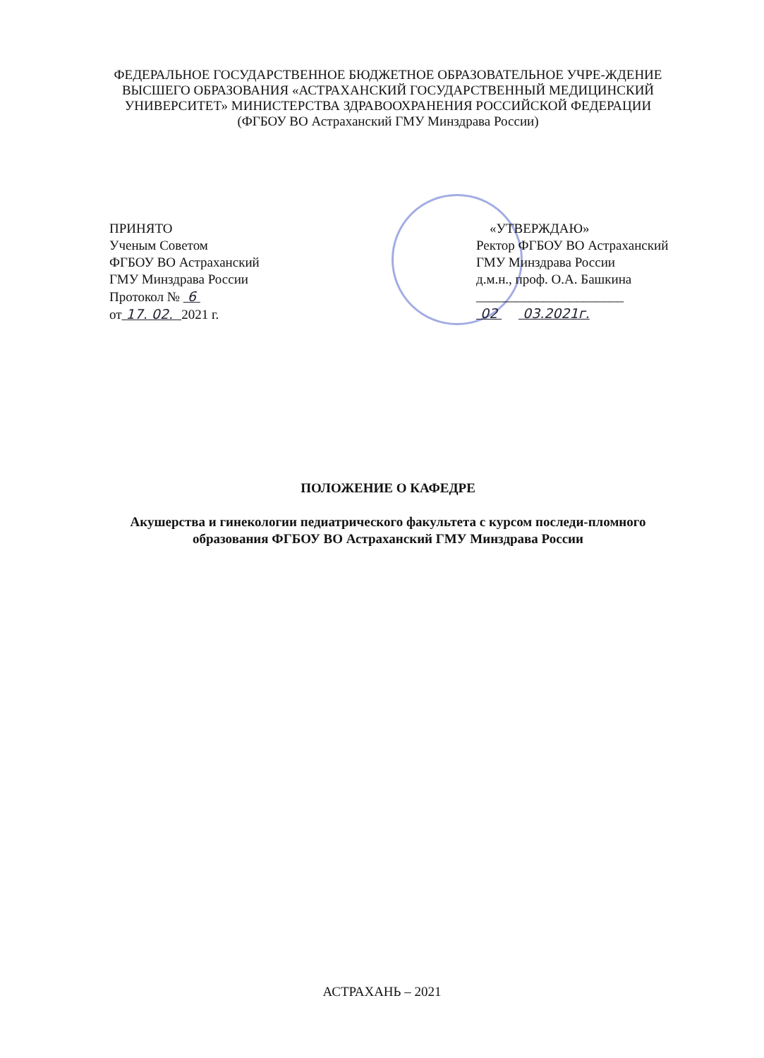ФЕДЕРАЛЬНОЕ ГОСУДАРСТВЕННОЕ БЮДЖЕТНОЕ ОБРАЗОВАТЕЛЬНОЕ УЧРЕ-ЖДЕНИЕ ВЫСШЕГО ОБРАЗОВАНИЯ «АСТРАХАНСКИЙ ГОСУДАРСТВЕННЫЙ МЕДИЦИНСКИЙ УНИВЕРСИТЕТ» МИНИСТЕРСТВА ЗДРАВООХРАНЕНИЯ РОССИЙСКОЙ ФЕДЕРАЦИИ
(ФГБОУ ВО Астраханский ГМУ Минздрава России)
ПРИНЯТО
Ученым Советом
ФГБОУ ВО Астраханский
ГМУ Минздрава России
Протокол № 6
от 17. 02. 2021 г.
«УТВЕРЖДАЮ»
Ректор ФГБОУ ВО Астраханский
ГМУ Минздрава России
д.м.н., проф. О.А. Башкина
______________________
02 03.2021г.
ПОЛОЖЕНИЕ О КАФЕДРЕ
Акушерства и гинекологии педиатрического факультета с курсом последи-пломного образования ФГБОУ ВО Астраханский ГМУ Минздрава России
АСТРАХАНЬ – 2021